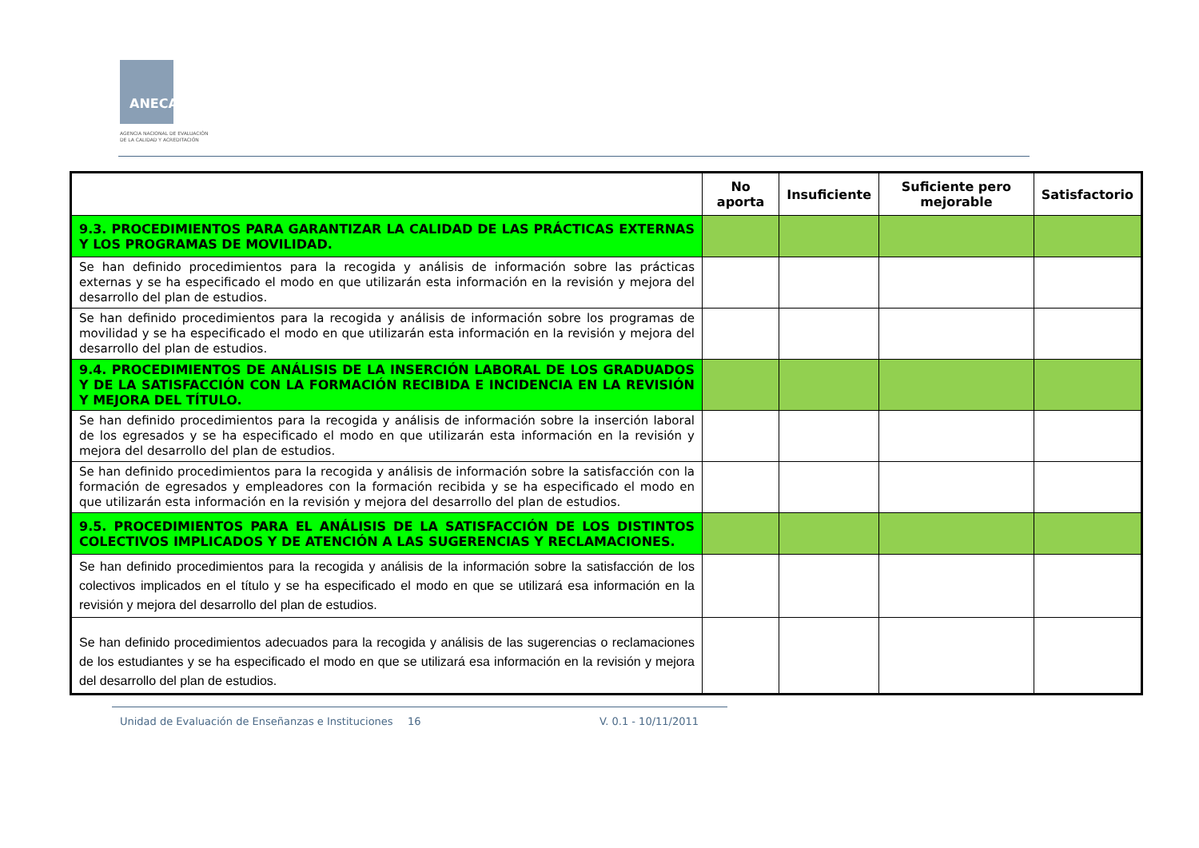ANECA
AGENCIA NACIONAL DE EVALUACIÓN
DE LA CALIDAD Y ACREDITACIÓN
| | No aporta | Insuficiente | Suficiente pero mejorable | Satisfactorio |
| --- | --- | --- | --- | --- |
| 9.3. PROCEDIMIENTOS PARA GARANTIZAR LA CALIDAD DE LAS PRÁCTICAS EXTERNAS Y LOS PROGRAMAS DE MOVILIDAD. | | | | |
| Se han definido procedimientos para la recogida y análisis de información sobre las prácticas externas y se ha especificado el modo en que utilizarán esta información en la revisión y mejora del desarrollo del plan de estudios. | | | | |
| Se han definido procedimientos para la recogida y análisis de información sobre los programas de movilidad y se ha especificado el modo en que utilizarán esta información en la revisión y mejora del desarrollo del plan de estudios. | | | | |
| 9.4. PROCEDIMIENTOS DE ANÁLISIS DE LA INSERCIÓN LABORAL DE LOS GRADUADOS Y DE LA SATISFACCIÓN CON LA FORMACIÓN RECIBIDA E INCIDENCIA EN LA REVISIÓN Y MEJORA DEL TÍTULO. | | | | |
| Se han definido procedimientos para la recogida y análisis de información sobre la inserción laboral de los egresados y se ha especificado el modo en que utilizarán esta información en la revisión y mejora del desarrollo del plan de estudios. | | | | |
| Se han definido procedimientos para la recogida y análisis de información sobre la satisfacción con la formación de egresados y empleadores con la formación recibida y se ha especificado el modo en que utilizarán esta información en la revisión y mejora del desarrollo del plan de estudios. | | | | |
| 9.5. PROCEDIMIENTOS PARA EL ANÁLISIS DE LA SATISFACCIÓN DE LOS DISTINTOS COLECTIVOS IMPLICADOS Y DE ATENCIÓN A LAS SUGERENCIAS Y RECLAMACIONES. | | | | |
| Se han definido procedimientos para la recogida y análisis de la información sobre la satisfacción de los colectivos implicados en el título y se ha especificado el modo en que se utilizará esa información en la revisión y mejora del desarrollo del plan de estudios. | | | | |
| Se han definido procedimientos adecuados para la recogida y análisis de las sugerencias o reclamaciones de los estudiantes y se ha especificado el modo en que se utilizará esa información en la revisión y mejora del desarrollo del plan de estudios. | | | | |
Unidad de Evaluación de Enseñanzas e Instituciones
16 V. 0.1 - 10/11/2011